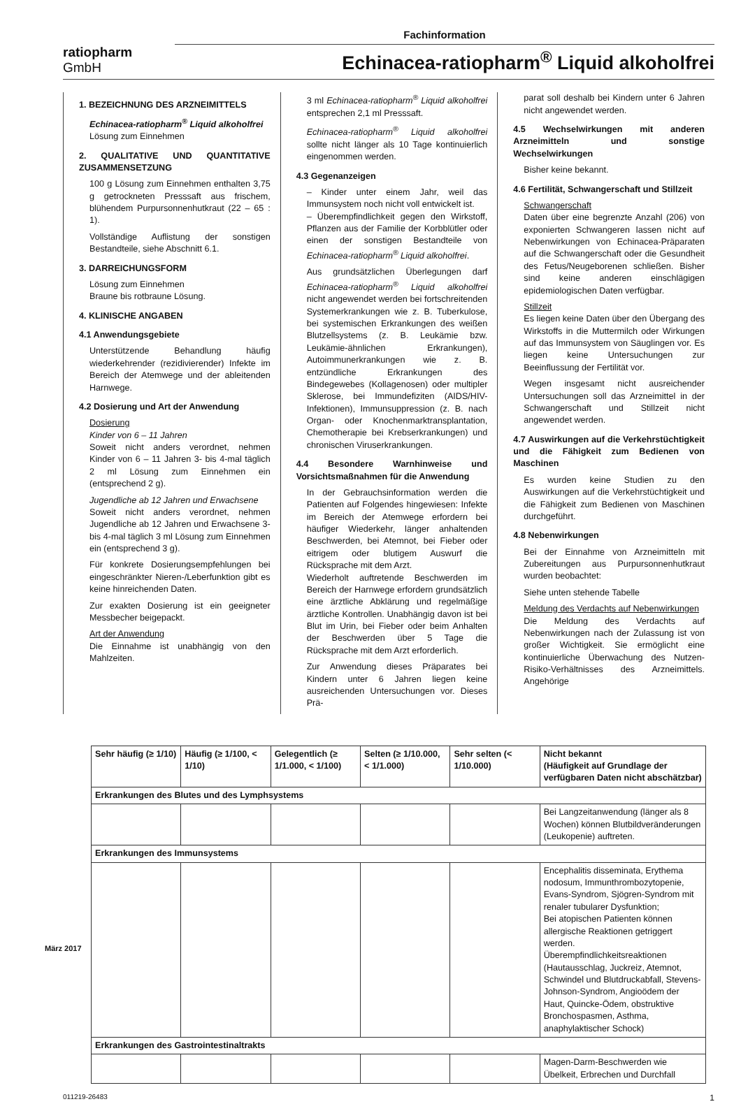Fachinformation
ratiopharm
GmbH
Echinacea-ratiopharm<sup>®</sup> Liquid alkoholfrei
1. BEZEICHNUNG DES ARZNEIMITTELS
Echinacea-ratiopharm<sup>®</sup> Liquid alkoholfrei
Lösung zum Einnehmen
2. QUALITATIVE UND QUANTITATIVE ZUSAMMENSETZUNG
100 g Lösung zum Einnehmen enthalten 3,75 g getrockneten Presssaft aus frischem, blühendem Purpursonnenhutkraut (22 – 65 : 1).
Vollständige Auflistung der sonstigen Bestandteile, siehe Abschnitt 6.1.
3. DARREICHUNGSFORM
Lösung zum Einnehmen
Braune bis rotbraune Lösung.
4. KLINISCHE ANGABEN
4.1 Anwendungsgebiete
Unterstützende Behandlung häufig wiederkehrender (rezidivierender) Infekte im Bereich der Atemwege und der ableitenden Harnwege.
4.2 Dosierung und Art der Anwendung
Dosierung
Kinder von 6 – 11 Jahren
Soweit nicht anders verordnet, nehmen Kinder von 6 – 11 Jahren 3- bis 4-mal täglich 2 ml Lösung zum Einnehmen ein (entsprechend 2 g).
Jugendliche ab 12 Jahren und Erwachsene
Soweit nicht anders verordnet, nehmen Jugendliche ab 12 Jahren und Erwachsene 3- bis 4-mal täglich 3 ml Lösung zum Einnehmen ein (entsprechend 3 g).
Für konkrete Dosierungsempfehlungen bei eingeschränkter Nieren-/Leberfunktion gibt es keine hinreichenden Daten.
Zur exakten Dosierung ist ein geeigneter Messbecher beigepackt.
Art der Anwendung
Die Einnahme ist unabhängig von den Mahlzeiten.
3 ml Echinacea-ratiopharm<sup>®</sup> Liquid alkoholfrei entsprechen 2,1 ml Presssaft.
Echinacea-ratiopharm<sup>®</sup> Liquid alkoholfrei sollte nicht länger als 10 Tage kontinuierlich eingenommen werden.
4.3 Gegenanzeigen
– Kinder unter einem Jahr, weil das Immunsystem noch nicht voll entwickelt ist.
– Überempfindlichkeit gegen den Wirkstoff, Pflanzen aus der Familie der Korbblütler oder einen der sonstigen Bestandteile von Echinacea-ratiopharm<sup>®</sup> Liquid alkoholfrei.
Aus grundsätzlichen Überlegungen darf Echinacea-ratiopharm<sup>®</sup> Liquid alkoholfrei nicht angewendet werden bei fortschreitenden Systemerkrankungen wie z. B. Tuberkulose, bei systemischen Erkrankungen des weißen Blutzellsystems (z. B. Leukämie bzw. Leukämie-ähnlichen Erkrankungen), Autoimmunerkrankungen wie z. B. entzündliche Erkrankungen des Bindegewebes (Kollagenosen) oder multipler Sklerose, bei Immundefiziten (AIDS/HIV-Infektionen), Immunsuppression (z. B. nach Organ- oder Knochenmarktransplantation, Chemotherapie bei Krebserkrankungen) und chronischen Viruserkrankungen.
4.4 Besondere Warnhinweise und Vorsichtsmaßnahmen für die Anwendung
In der Gebrauchsinformation werden die Patienten auf Folgendes hingewiesen: Infekte im Bereich der Atemwege erfordern bei häufiger Wiederkehr, länger anhaltenden Beschwerden, bei Atemnot, bei Fieber oder eitrigem oder blutigem Auswurf die Rücksprache mit dem Arzt.
Wiederholt auftretende Beschwerden im Bereich der Harnwege erfordern grundsätzlich eine ärztliche Abklärung und regelmäßige ärztliche Kontrollen. Unabhängig davon ist bei Blut im Urin, bei Fieber oder beim Anhalten der Beschwerden über 5 Tage die Rücksprache mit dem Arzt erforderlich.
Zur Anwendung dieses Präparates bei Kindern unter 6 Jahren liegen keine ausreichenden Untersuchungen vor. Dieses Prä-
parat soll deshalb bei Kindern unter 6 Jahren nicht angewendet werden.
4.5 Wechselwirkungen mit anderen Arzneimitteln und sonstige Wechselwirkungen
Bisher keine bekannt.
4.6 Fertilität, Schwangerschaft und Stillzeit
Schwangerschaft
Daten über eine begrenzte Anzahl (206) von exponierten Schwangeren lassen nicht auf Nebenwirkungen von Echinacea-Präparaten auf die Schwangerschaft oder die Gesundheit des Fetus/Neugeborenen schließen. Bisher sind keine anderen einschlägigen epidemiologischen Daten verfügbar.
Stillzeit
Es liegen keine Daten über den Übergang des Wirkstoffs in die Muttermilch oder Wirkungen auf das Immunsystem von Säuglingen vor. Es liegen keine Untersuchungen zur Beeinflussung der Fertilität vor.
Wegen insgesamt nicht ausreichender Untersuchungen soll das Arzneimittel in der Schwangerschaft und Stillzeit nicht angewendet werden.
4.7 Auswirkungen auf die Verkehrstüchtigkeit und die Fähigkeit zum Bedienen von Maschinen
Es wurden keine Studien zu den Auswirkungen auf die Verkehrstüchtigkeit und die Fähigkeit zum Bedienen von Maschinen durchgeführt.
4.8 Nebenwirkungen
Bei der Einnahme von Arzneimitteln mit Zubereitungen aus Purpursonnenhutkraut wurden beobachtet:
Siehe unten stehende Tabelle
Meldung des Verdachts auf Nebenwirkungen
Die Meldung des Verdachts auf Nebenwirkungen nach der Zulassung ist von großer Wichtigkeit. Sie ermöglicht eine kontinuierliche Überwachung des Nutzen-Risiko-Verhältnisses des Arzneimittels. Angehörige
| Sehr häufig (≥ 1/10) | Häufig (≥ 1/100, < 1/10) | Gelegentlich (≥ 1/1.000, < 1/100) | Selten (≥ 1/10.000, < 1/1.000) | Sehr selten (< 1/10.000) | Nicht bekannt (Häufigkeit auf Grundlage der verfügbaren Daten nicht abschätzbar) |
| --- | --- | --- | --- | --- | --- |
| Erkrankungen des Blutes und des Lymphsystems | | | | | |
| | | | | | Bei Langzeitanwendung (länger als 8 Wochen) können Blutbildveränderungen (Leukopenie) auftreten. |
| Erkrankungen des Immunsystems | | | | | |
| | | | | | Encephalitis disseminata, Erythema nodosum, Immunthrombozytopenie, Evans-Syndrom, Sjögren-Syndrom mit renaler tubularer Dysfunktion; Bei atopischen Patienten können allergische Reaktionen getriggert werden. Überempfindlichkeitsreaktionen (Hautausschlag, Juckreiz, Atemnot, Schwindel und Blutdruckabfall, Stevens-Johnson-Syndrom, Angioödem der Haut, Quincke-Ödem, obstruktive Bronchospasmen, Asthma, anaphylaktischer Schock) |
| Erkrankungen des Gastrointestinaltrakts | | | | | |
| | | | | | Magen-Darm-Beschwerden wie Übelkeit, Erbrechen und Durchfall |
März 2017
011219-26483 1